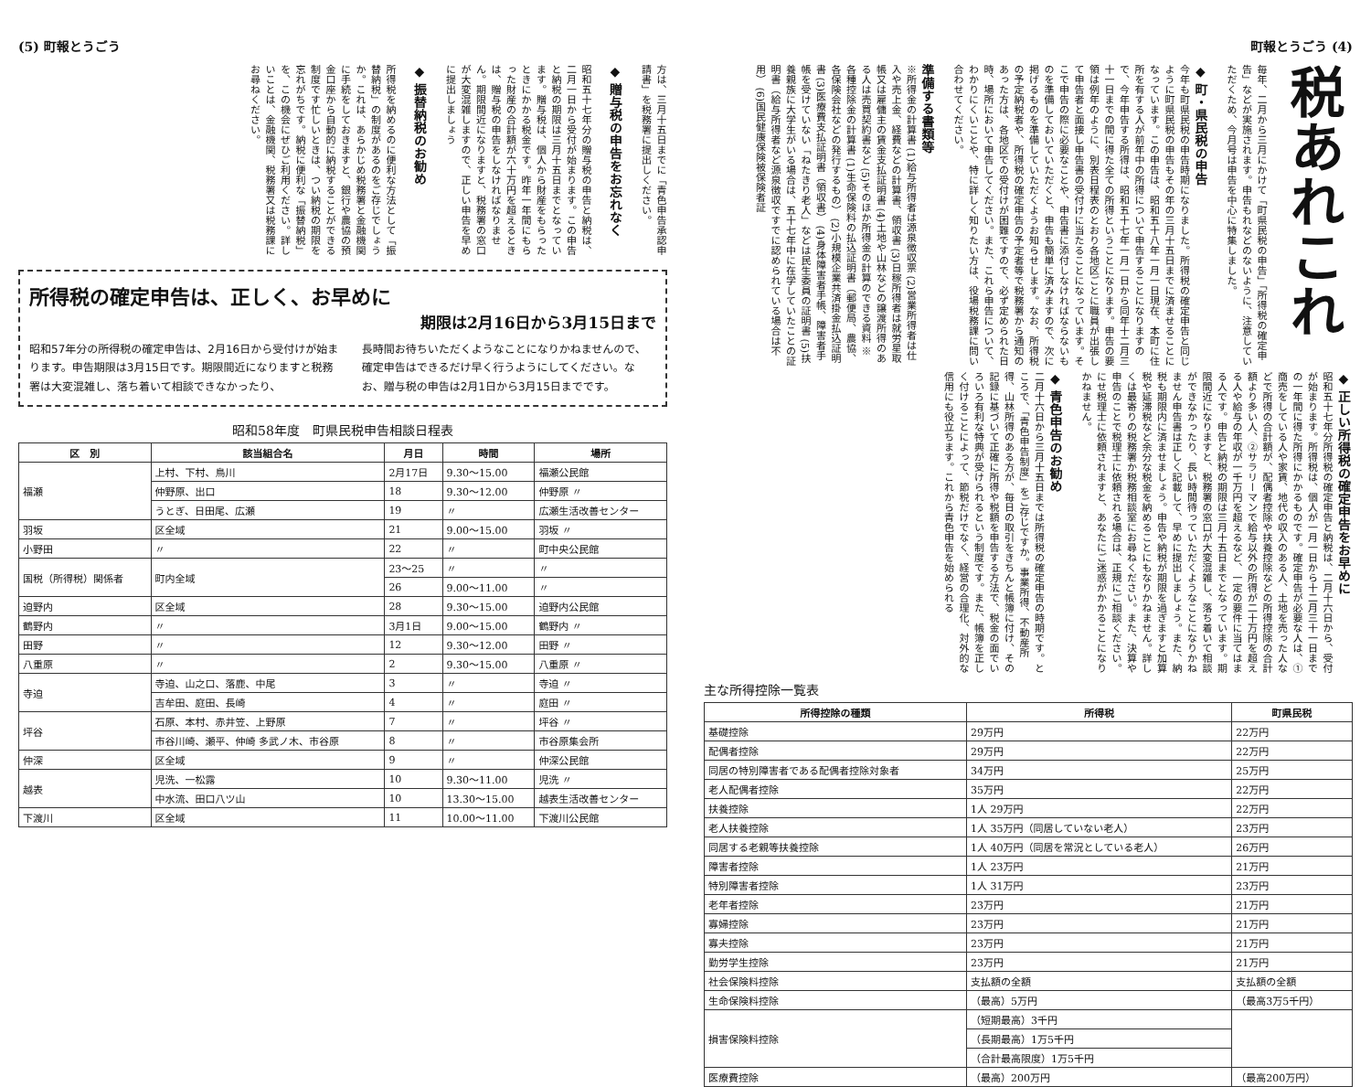(5) 町報とうごう
方は、三月十五日までに「青色申告承認申請書」を税務署に提出しください。
◆ 贈与税の申告をお忘れなく
昭和五十七年分の贈与税の申告と納税は、二月一日から受付が始まります。この申告と納税の期限は三月十五日までとなっています。贈与税は、個人から財産をもらったときにかかる税金です。昨年一年間にもらった財産の合計額が六十万円を超えるときは、贈与税の申告をしなければなりません。期限間近になりますと、税務署の窓口が大変混雑しますので、正しい申告を早めに提出しましょう
◆ 振替納税のお勧め
所得税を納めるのに便利な方法として「振替納税」の制度があるのをご存じでしょうか。これは、あらかじめ税務署と金融機関に手続をしておきますと、銀行や農協の預金口座から自動的に納税することができる制度です忙しいときは、つい納税の期限を忘れがちです。納税に便利な「振替納税」を、この機会にぜひご利用ください。詳しいことは、金融機関、税務署又は税務課にお尋ねください。
所得税の確定申告は、正しく、お早めに
期限は2月16日から3月15日まで
昭和57年分の所得税の確定申告は、2月16日から受付けが始まります。申告期限は3月15日です。期限間近になりますと税務署は大変混雑し、落ち着いて相談できなかったり、
長時間お待ちいただくようなことになりかねませんので、確定申告はできるだけ早く行うようにしてください。なお、贈与税の申告は2月1日から3月15日までです。
昭和58年度　町県民税申告相談日程表
| 区 別 | 該当組合名 | 月日 | 時間 | 場所 |
| --- | --- | --- | --- | --- |
| 福瀬 | 上村、下村、鳥川 | 2月17日 | 9.30〜15.00 | 福瀬公民館 |
| | 仲野原、出口 | 18 | 9.30〜12.00 | 仲野原 〃 |
| | うとぎ、日田尾、広瀬 | 19 | 〃 | 広瀬生活改善センター |
| 羽坂 | 区全域 | 21 | 9.00〜15.00 | 羽坂 〃 |
| 小野田 | 〃 | 22 | 〃 | 町中央公民館 |
| 国税（所得税）関係者 | 町内全域 | 23〜25 | 〃 | 〃 |
| | | 26 | 9.00〜11.00 | 〃 |
| 迫野内 | 区全域 | 28 | 9.30〜15.00 | 迫野内公民館 |
| 鶴野内 | 〃 | 3月1日 | 9.00〜15.00 | 鶴野内 〃 |
| 田野 | 〃 | 12 | 9.30〜12.00 | 田野 〃 |
| 八重原 | 〃 | 2 | 9.30〜15.00 | 八重原 〃 |
| 寺迫 | 寺迫、山之口、落鹿、中尾 | 3 | 〃 | 寺迫 〃 |
| | 吉牟田、庭田、長崎 | 4 | 〃 | 庭田 〃 |
| 坪谷 | 石原、本村、赤井笠、上野原 | 7 | 〃 | 坪谷 〃 |
| | 市谷川崎、瀬平、仲崎 多武ノ木、市谷原 | 8 | 〃 | 市谷原集会所 |
| 仲深 | 区全域 | 9 | 〃 | 仲深公民館 |
| 越表 | 児洗、一松露 | 10 | 9.30〜11.00 | 児洗 〃 |
| | 中水流、田口八ツ山 | 10 | 13.30〜15.00 | 越表生活改善センター |
| 下渡川 | 区全域 | 11 | 10.00〜11.00 | 下渡川公民館 |
町報とうごう (4)
税あれこれ
毎年、二月から三月にかけて「町県民税の申告」「所得税の確定申告」などが実施されます。申告もれなどのないように、注意していただくため、今月号は申告を中心に特集しました。
◆ 町・県民税の申告
今年も町県民税の申告時期になりました。所得税の確定申告と同じように町県民税の申告もその年の三月十五日までに済ませることになっています。この申告は、昭和五十八年一月一日現在、本町に住所を有する人が前年中の所得について申告することになりますので、今年申告する所得は、昭和五十七年一月一日から同年十二月三十一日までの間に得た全ての所得ということになります。申告の要領は例年のように、別表日程表のとおり各地区ごとに職員が出張して申告者と面接し申告書の受付けに当たることになっています。そこで申告の際に必要なことや、申告書に添付しなければならないものを準備しておいていただくと、申告も簡単に済みますので、次に掲げるものを準備していただくようお知らせします。なお、所得税の予定納税者や、所得税の確定申告の予定者等で税務署から通知のあった方は、各地区での受付けが困難ですので、必ず定められた日時、場所において申告してください。また、これら申告について、わかりにくいことや、特に詳しく知りたい方は、役場税務課に問い合わせてください。
準備する書類等
※所得金の計算書 (1)給与所得者は源泉徴収票 (2)営業所得者は仕入や売上金、経費などの計算書、領収書 (3)日稼所得者は就労星取帳又は雇傭主の賃金支払証明書 (4)土地や山林などの譲渡所得のある人は売買契約書など (5)そのほか所得金の計算のできる資料 ※各種控除金の計算書 (1)生命保険料の払込証明書（郵便局、農協、各保険会社などの発行するもの） (2)小規模企業共済掛金払込証明書 (3)医療費支払証明書（領収書） (4)身体障害者手帳、障害者手帳を受けていない「ねたきり老人」などは民生委員の証明書 (5)扶養親族に大学生がいる場合は、五十七年中に在学していたことの証明書（給与所得者など源泉徴収ですでに認められている場合は不用） (6)国民健康保険被保険者証
◆ 正しい所得税の確定申告をお早めに
昭和五十七年分所得税の確定申告と納税は、二月十六日から、受付が始まります。所得税は、個人が一月一日から十二月三十一日までの一年間に得た所得にかかるものです。確定申告が必要な人は、①商売をしている人や家賃、地代の収入のある人、土地を売った人などで所得の合計額が、配偶者控除や扶養控除などの所得控除の合計額より多い人、②サラリーマンで給与以外の所得が二十万円を超える人や給与の年収が一千万円を超えるなど、一定の要件に当てはまる人です。申告と納税の期限は三月十五日までとなっています。期限間近になりますと、税務署の窓口が大変混雑し、落ち着いて相談ができなかったり、長い時間待っていただくようなことになりかねません申告書は正しく記載して、早めに提出しましょう。また、納税も期限内に済ませましょう。申告や納税が期限を過ぎますと加算税や延滞税など余分な税金を納めることにもなりかねません。詳しくは最寄りの税務署か税務相談室にお尋ねください。また、決算や申告のことで税理士に依頼される場合は、正規にご相談ください。にせ税理士に依頼されますと、あなたにご迷惑がかかることになりかねません。
◆ 青色申告のお勧め
二月十六日から三月十五日までは所得税の確定申告の時期です。ところで、「青色申告制度」をご存じですか。事業所得、不動産所得、山林所得のある方が、毎日の取引をきちんと帳簿に付け、その記録に基づいて正確に所得や税額を申告する方法で、税金の面でいろいろ有利な特典が受けられるという制度です。また、帳簿を正しく付けることによって、節税だけでなく、経営の合理化、対外的な信用にも役立ちます。これから青色申告を始められる
主な所得控除一覧表
| 所得控除の種類 | 所得税 | 町県民税 |
| --- | --- | --- |
| 基礎控除 | 29万円 | 22万円 |
| 配偶者控除 | 29万円 | 22万円 |
| 同居の特別障害者である配偶者控除対象者 | 34万円 | 25万円 |
| 老人配偶者控除 | 35万円 | 22万円 |
| 扶養控除 | 1人 29万円 | 22万円 |
| 老人扶養控除 | 1人 35万円（同居していない老人） | 23万円 |
| 同居する老親等扶養控除 | 1人 40万円（同居を常況としている老人） | 26万円 |
| 障害者控除 | 1人 23万円 | 21万円 |
| 特別障害者控除 | 1人 31万円 | 23万円 |
| 老年者控除 | 23万円 | 21万円 |
| 寡婦控除 | 23万円 | 21万円 |
| 寡夫控除 | 23万円 | 21万円 |
| 勤労学生控除 | 23万円 | 21万円 |
| 社会保険料控除 | 支払額の全額 | 支払額の全額 |
| 生命保険料控除 | （最高）5万円 | （最高3万5千円） |
| 損害保険料控除 | （短期最高）3千円 | |
| | （長期最高）1万5千円 | |
| | （合計最高限度）1万5千円 | |
| 医療費控除 | （最高）200万円 | （最高200万円） |